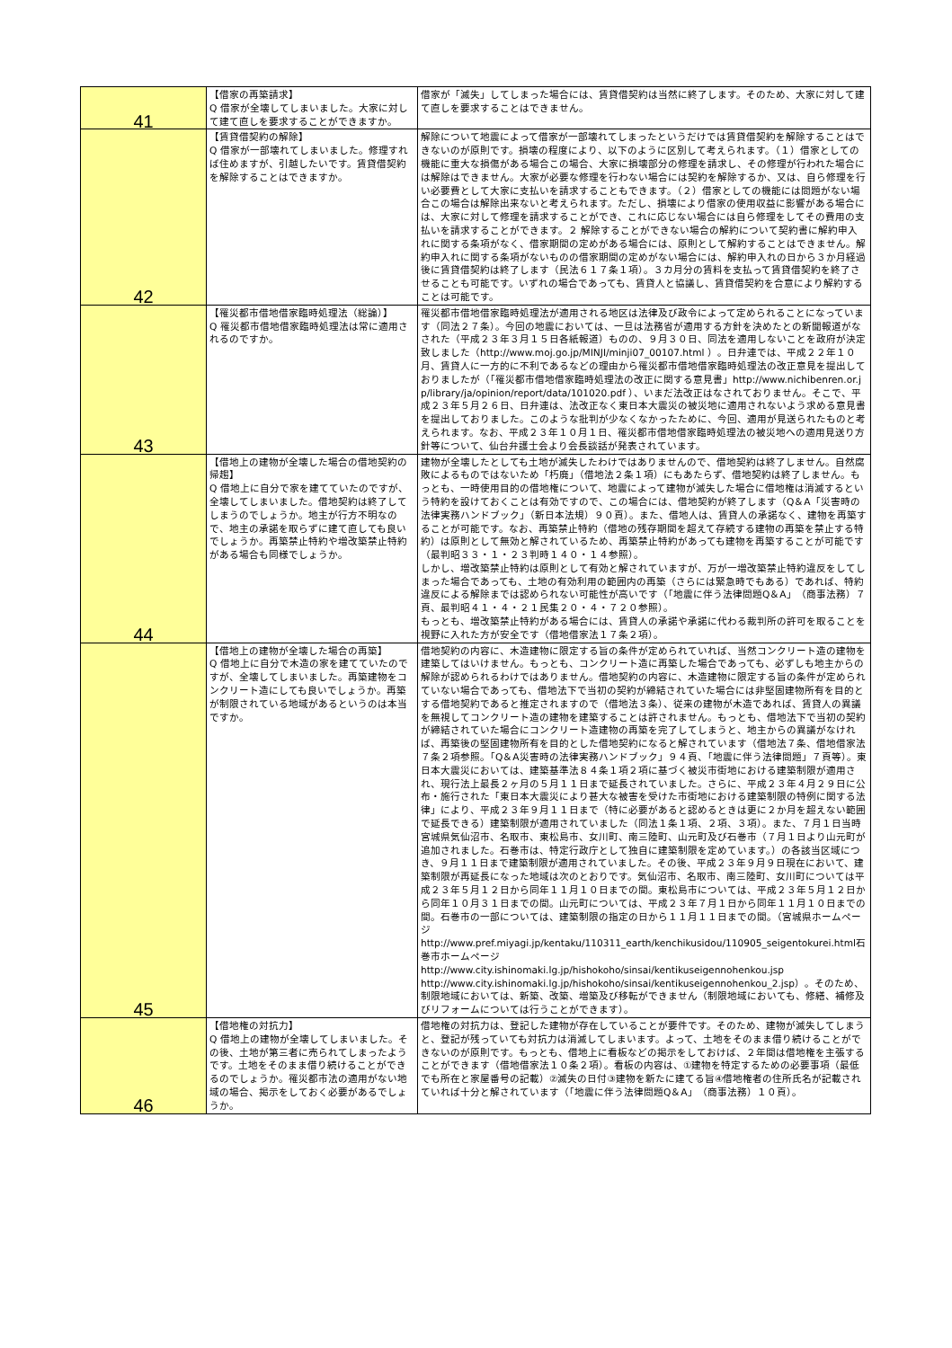| 41 | 【借家の再築請求】 Q 借家が全壊してしまいました。大家に対して建て直しを要求することができますか。 | 借家が「滅失」してしまった場合には、賃貸借契約は当然に終了します。そのため、大家に対して建て直しを要求することはできません。 |
| 42 | 【賃貸借契約の解除】 Q 借家が一部壊れてしまいました。修理すれば住めますが、引越したいです。賃貸借契約を解除することはできますか。 | 解除について地震によって借家が一部壊れてしまったというだけでは賃貸借契約を解除することはできないのが原則です。損壊の程度により、以下のように区別して考えられます。（１）借家としての機能に重大な損傷がある場合この場合、大家に損壊部分の修理を請求し、その修理が行われた場合には解除はできません。大家が必要な修理を行わない場合には契約を解除するか、又は、自ら修理を行い必要費として大家に支払いを請求することもできます。（２）借家としての機能には問題がない場合この場合は解除出来ないと考えられます。ただし、損壊により借家の使用収益に影響がある場合には、大家に対して修理を請求することができ、これに応じない場合には自ら修理をしてその費用の支払いを請求することができます。２ 解除することができない場合の解約について契約書に解約申入れに関する条項がなく、借家期間の定めがある場合には、原則として解約することはできません。解約申入れに関する条項がないものの借家期間の定めがない場合には、解約申入れの日から３か月経過後に賃貸借契約は終了します（民法６１７条１項）。３カ月分の賃料を支払って賃貸借契約を終了させることも可能です。いずれの場合であっても、賃貸人と協議し、賃貸借契約を合意により解約することは可能です。 |
| 43 | 【罹災都市借地借家臨時処理法（総論）】 Q 罹災都市借地借家臨時処理法は常に適用されるのですか。 | 罹災都市借地借家臨時処理法が適用される地区は法律及び政令によって定められることになっています（同法２７条）。今回の地震においては、一旦は法務省が適用する方針を決めたとの新聞報道がなされた（平成２３年３月１５日各紙報道）ものの、９月３０日、同法を適用しないことを政府が決定致しました（http://www.moj.go.jp/MINJI/minji07_00107.html ）。日弁連では、平成２２年１０月、賃貸人に一方的に不利であるなどの理由から罹災都市借地借家臨時処理法の改正意見を提出しておりましたが（「罹災都市借地借家臨時処理法の改正に関する意見書」http://www.nichibenren.or.jp/library/ja/opinion/report/data/101020.pdf ）、いまだ法改正はなされておりません。そこで、平成２３年５月２６日、日弁連は、法改正なく東日本大震災の被災地に適用されないよう求める意見書を提出しておりました。このような批判が少なくなかったために、今回、適用が見送られたものと考えられます。なお、平成２３年１０月１日、罹災都市借地借家臨時処理法の被災地への適用見送り方針等について、仙台弁護士会より会長談話が発表されています。 |
| 44 | 【借地上の建物が全壊した場合の借地契約の帰趨】 Q 借地上に自分で家を建てていたのですが、全壊してしまいました。借地契約は終了してしまうのでしょうか。地主が行方不明なので、地主の承諾を取らずに建て直しても良いでしょうか。再築禁止特約や増改築禁止特約がある場合も同様でしょうか。 | 建物が全壊したとしても土地が滅失したわけではありませんので、借地契約は終了しません。自然腐敗によるものではないため「朽廃」（借地法２条１項）にもあたらず、借地契約は終了しません。もっとも、一時使用目的の借地権について、地震によって建物が滅失した場合に借地権は消滅するという特約を設けておくことは有効ですので、この場合には、借地契約が終了します（Q＆A「災害時の法律実務ハンドブック」（新日本法規）９０頁）。また、借地人は、賃貸人の承諾なく、建物を再築することが可能です。なお、再築禁止特約（借地の残存期間を超えて存続する建物の再築を禁止する特約）は原則として無効と解されているため、再築禁止特約があっても建物を再築することが可能です（最判昭３３・１・２３判時１４０・１４参照）。 しかし、増改築禁止特約は原則として有効と解されていますが、万が一増改築禁止特約違反をしてしまった場合であっても、土地の有効利用の範囲内の再築（さらには緊急時でもある）であれば、特約違反による解除までは認められない可能性が高いです（「地震に伴う法律問題Q＆A」（商事法務）７ 頁、最判昭４１・４・２１民集２０・４・７２０参照）。 もっとも、増改築禁止特約がある場合には、賃貸人の承諾や承諾に代わる裁判所の許可を取ることを視野に入れた方が安全です（借地借家法１７条２項）。 |
| 45 | 【借地上の建物が全壊した場合の再築】 Q 借地上に自分で木造の家を建てていたのですが、全壊してしまいました。再築建物をコンクリート造にしても良いでしょうか。再築が制限されている地域があるというのは本当ですか。 | 借地契約の内容に、木造建物に限定する旨の条件が定められていれば、当然コンクリート造の建物を建築してはいけません。もっとも、コンクリート造に再築した場合であっても、必ずしも地主からの解除が認められるわけではありません。借地契約の内容に、木造建物に限定する旨の条件が定められていない場合であっても、借地法下で当初の契約が締結されていた場合には非堅固建物所有を目的とする借地契約であると推定されますので（借地法３条）、従来の建物が木造であれば、賃貸人の異議を無視してコンクリート造の建物を建築することは許されません。もっとも、借地法下で当初の契約が締結されていた場合にコンクリート造建物の再築を完了してしまうと、地主からの異議がなければ、再築後の堅固建物所有を目的とした借地契約になると解されています（借地法７条、借地借家法７条２項参照。「Q＆A災害時の法律実務ハンドブック」９４頁、「地震に伴う法律問題」７頁等）。東日本大震災においては、建築基準法８４条１項２項に基づく被災市街地における建築制限が適用され、現行法上最長２ヶ月の５月１１日まで延長されていました。さらに、平成２３年４月２９日に公布・施行された「東日本大震災により甚大な被害を受けた市街地における建築制限の特例に関する法律」により、平成２３年９月１１日まで（特に必要があると認めるときは更に２か月を超えない範囲で延長できる）建築制限が適用されていました（同法１条１項、２項、３項）。また、７月１日当時宮城県気仙沼市、名取市、東松島市、女川町、南三陸町、山元町及び石巻市（７月１日より山元町が追加されました。石巻市は、特定行政庁として独自に建築制限を定めています。）の各該当区域につき、９月１１日まで建築制限が適用されていました。その後、平成２３年９月９日現在において、建築制限が再延長になった地域は次のとおりです。気仙沼市、名取市、南三陸町、女川町については平成２３年５月１２日から同年１１月１０日までの間。東松島市については、平成２３年５月１２日から同年１０月３１日までの間。山元町については、平成２３年７月１日から同年１１月１０日までの間。石巻市の一部については、建築制限の指定の日から１１月１１日までの間。（宮城県ホームページ http://www.pref.miyagi.jp/kentaku/110311_earth/kenchikusidou/110905_seigentokurei.html石巻市ホームページ http://www.city.ishinomaki.lg.jp/hishokoho/sinsai/kentikuseigennohenkou.jsp http://www.city.ishinomaki.lg.jp/hishokoho/sinsai/kentikuseigennohenkou_2.jsp）。そのため、制限地域においては、新築、改築、増築及び移転ができません（制限地域においても、修繕、補修及びリフォームについては行うことができます）。 |
| 46 | 【借地権の対抗力】 Q 借地上の建物が全壊してしまいました。その後、土地が第三者に売られてしまったようです。土地をそのまま借り続けることができるのでしょうか。罹災都市法の適用がない地域の場合、掲示をしておく必要があるでしょうか。 | 借地権の対抗力は、登記した建物が存在していることが要件です。そのため、建物が滅失してしまうと、登記が残っていても対抗力は消滅してしまいます。よって、土地をそのまま借り続けることができないのが原則です。もっとも、借地上に看板などの掲示をしておけば、２年間は借地権を主張することができます（借地借家法１０条２項）。看板の内容は、①建物を特定するための必要事項（最低でも所在と家屋番号の記載）②滅失の日付③建物を新たに建てる旨④借地権者の住所氏名が記載されていれば十分と解されています（「地震に伴う法律問題Q＆A」（商事法務）１０頁）。 |